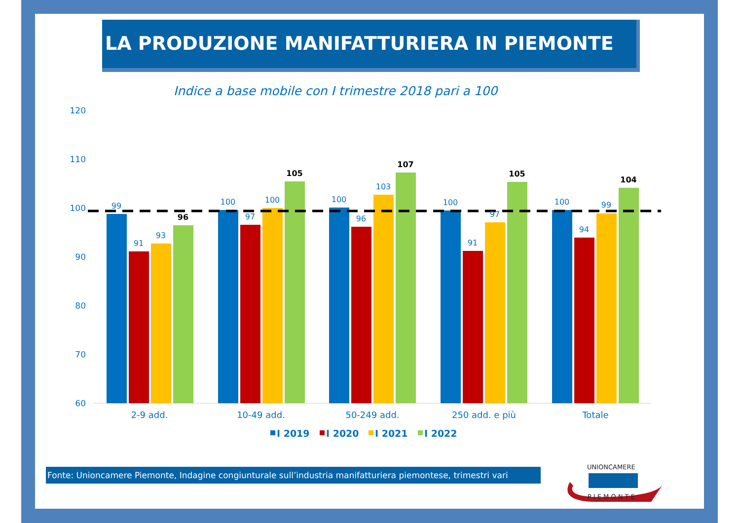LA PRODUZIONE MANIFATTURIERA IN PIEMONTE
Indice a base mobile con I trimestre 2018 pari a 100
120
110
100
90
80
70
60
99
91
93
100
97
100
100
96
103
100
91
97
100
94
99
96
105
107
105
104
2-9 add.
10-49 add.
50-249 add.
250 add. e più
Totale
I 2019
I 2020
I 2021
I 2022
Fonte: Unioncamere Piemonte, Indagine congiunturale sull’industria manifatturiera piemontese, trimestri vari
UNIONCAMERE
P I E M O N T E